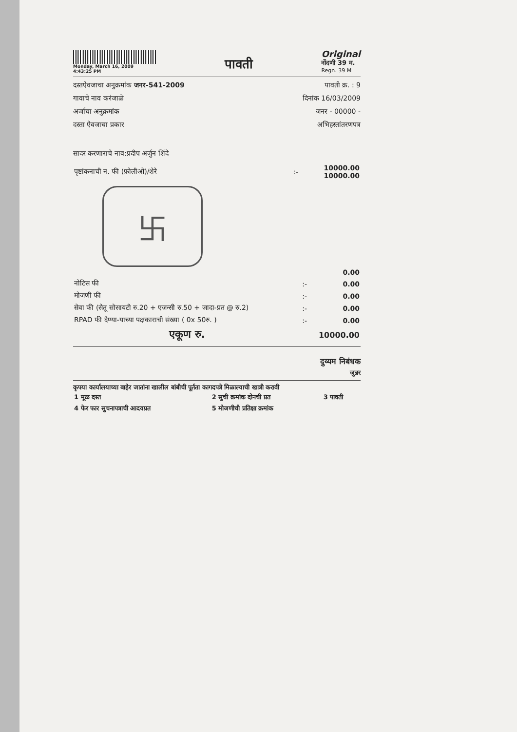Monday, March 16, 2009
4:43:25 PM
पावती
Original
नोंदणी 39 म.
Regn. 39 M
दस्तऐवजाचा अनुक्रमांक जनर-541-2009 पावती क्र. : 9
गावाचे नाव करंजाळे दिनांक 16/03/2009
अर्जाचा अनुक्रमांक जनर - 00000 -
दस्ता ऐवजाचा प्रकार अभिहस्तांतरणपत्र
सादर करणाराचे नाव:प्रदीप अर्जुन शिंदे
| पृष्टांकनाची न. फी (फ़ोलीओ)/शेरे | :- | 10000.00 10000.00 |
卐
| | | 0.00 |
| नोटिस फी | :- | 0.00 |
| मोजणी फी | :- | 0.00 |
| सेवा फी (सेतू सोसायटी रु.20 + एजन्सी रु.50 + जादा-प्रत @ रु.2) | :- | 0.00 |
| RPAD फी देण्या-याच्या पक्षकाराची संख्या ( 0x 50रु. ) | :- | 0.00 |
| एकूण रु. | | 10000.00 |
दुय्यम निबंधक
जुन्नर
कृपया कार्यालयाच्या बाहेर जातांना खालील बांबीची पूर्तता कागदपत्रे मिळाल्याची खात्री करावी
| 1 मूळ दस्त | 2 सुची क्रमांक दोनची प्रत | 3 पावती |
| 4 फेर फार सुचनापत्राची आदयप्रत | 5 मोजणीची प्रतिक्षा क्रमांक | |